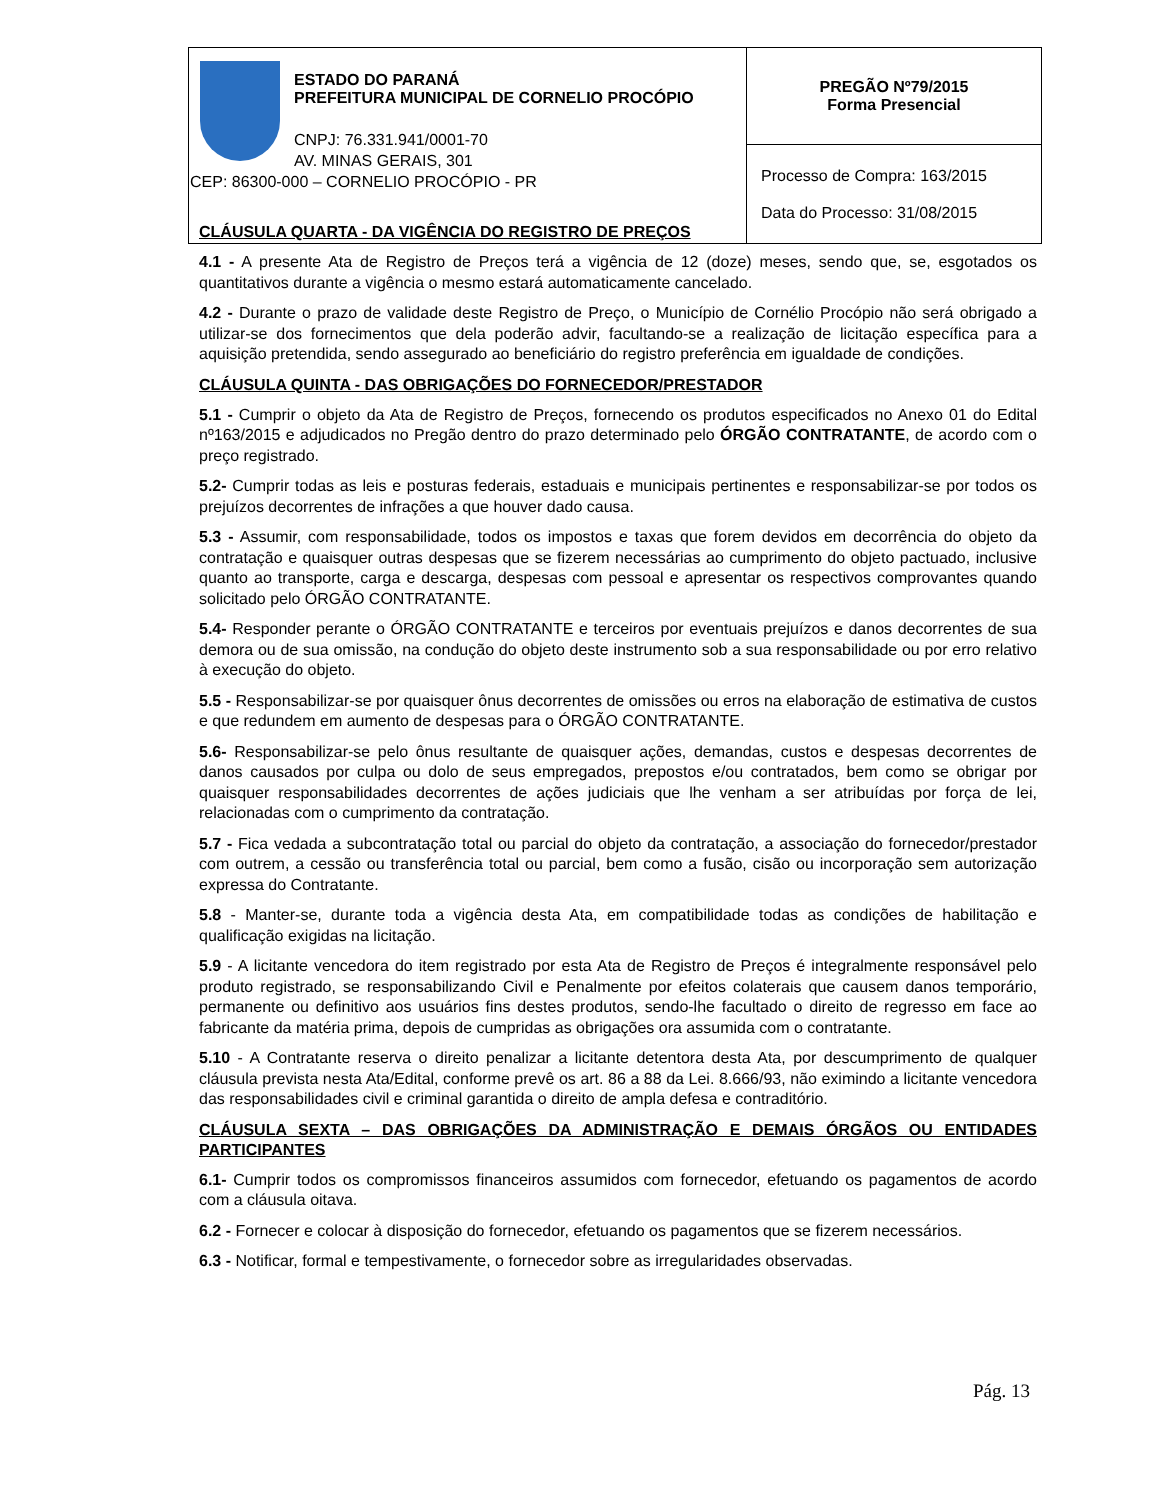| ESTADO DO PARANÁ PREFEITURA MUNICIPAL DE CORNELIO PROCÓPIO CNPJ: 76.331.941/0001-70 AV. MINAS GERAIS, 301 CEP: 86300-000 – CORNELIO PROCÓPIO - PR | PREGÃO Nº79/2015 Forma Presencial |
| | Processo de Compra: 163/2015 Data do Processo: 31/08/2015 |
CLÁUSULA QUARTA - DA VIGÊNCIA DO REGISTRO DE PREÇOS
4.1 - A presente Ata de Registro de Preços terá a vigência de 12 (doze) meses, sendo que, se, esgotados os quantitativos durante a vigência o mesmo estará automaticamente cancelado.
4.2 - Durante o prazo de validade deste Registro de Preço, o Município de Cornélio Procópio não será obrigado a utilizar-se dos fornecimentos que dela poderão advir, facultando-se a realização de licitação específica para a aquisição pretendida, sendo assegurado ao beneficiário do registro preferência em igualdade de condições.
CLÁUSULA QUINTA - DAS OBRIGAÇÕES DO FORNECEDOR/PRESTADOR
5.1 - Cumprir o objeto da Ata de Registro de Preços, fornecendo os produtos especificados no Anexo 01 do Edital nº163/2015 e adjudicados no Pregão dentro do prazo determinado pelo ÓRGÃO CONTRATANTE, de acordo com o preço registrado.
5.2- Cumprir todas as leis e posturas federais, estaduais e municipais pertinentes e responsabilizar-se por todos os prejuízos decorrentes de infrações a que houver dado causa.
5.3 - Assumir, com responsabilidade, todos os impostos e taxas que forem devidos em decorrência do objeto da contratação e quaisquer outras despesas que se fizerem necessárias ao cumprimento do objeto pactuado, inclusive quanto ao transporte, carga e descarga, despesas com pessoal e apresentar os respectivos comprovantes quando solicitado pelo ÓRGÃO CONTRATANTE.
5.4- Responder perante o ÓRGÃO CONTRATANTE e terceiros por eventuais prejuízos e danos decorrentes de sua demora ou de sua omissão, na condução do objeto deste instrumento sob a sua responsabilidade ou por erro relativo à execução do objeto.
5.5 - Responsabilizar-se por quaisquer ônus decorrentes de omissões ou erros na elaboração de estimativa de custos e que redundem em aumento de despesas para o ÓRGÃO CONTRATANTE.
5.6- Responsabilizar-se pelo ônus resultante de quaisquer ações, demandas, custos e despesas decorrentes de danos causados por culpa ou dolo de seus empregados, prepostos e/ou contratados, bem como se obrigar por quaisquer responsabilidades decorrentes de ações judiciais que lhe venham a ser atribuídas por força de lei, relacionadas com o cumprimento da contratação.
5.7 - Fica vedada a subcontratação total ou parcial do objeto da contratação, a associação do fornecedor/prestador com outrem, a cessão ou transferência total ou parcial, bem como a fusão, cisão ou incorporação sem autorização expressa do Contratante.
5.8 - Manter-se, durante toda a vigência desta Ata, em compatibilidade todas as condições de habilitação e qualificação exigidas na licitação.
5.9 - A licitante vencedora do item registrado por esta Ata de Registro de Preços é integralmente responsável pelo produto registrado, se responsabilizando Civil e Penalmente por efeitos colaterais que causem danos temporário, permanente ou definitivo aos usuários fins destes produtos, sendo-lhe facultado o direito de regresso em face ao fabricante da matéria prima, depois de cumpridas as obrigações ora assumida com o contratante.
5.10 - A Contratante reserva o direito penalizar a licitante detentora desta Ata, por descumprimento de qualquer cláusula prevista nesta Ata/Edital, conforme prevê os art. 86 a 88 da Lei. 8.666/93, não eximindo a licitante vencedora das responsabilidades civil e criminal garantida o direito de ampla defesa e contraditório.
CLÁUSULA SEXTA – DAS OBRIGAÇÕES DA ADMINISTRAÇÃO E DEMAIS ÓRGÃOS OU ENTIDADES PARTICIPANTES
6.1- Cumprir todos os compromissos financeiros assumidos com fornecedor, efetuando os pagamentos de acordo com a cláusula oitava.
6.2 - Fornecer e colocar à disposição do fornecedor, efetuando os pagamentos que se fizerem necessários.
6.3 - Notificar, formal e tempestivamente, o fornecedor sobre as irregularidades observadas.
Pág. 13